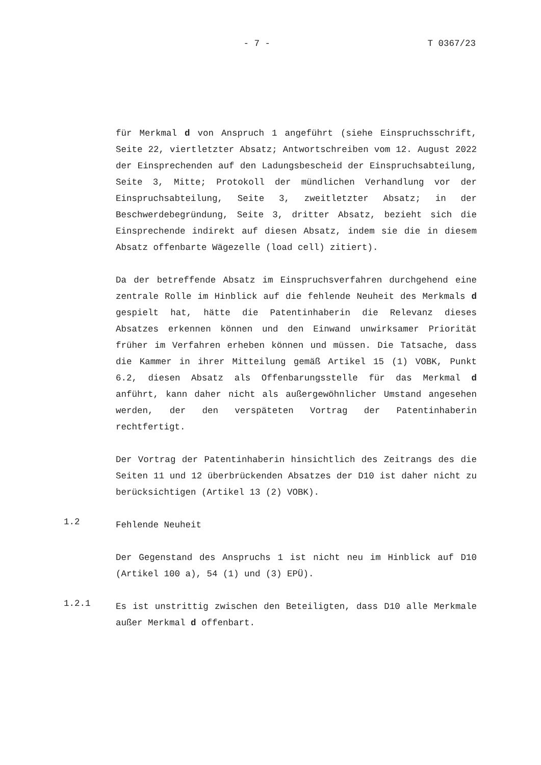- 7 - T 0367/23
für Merkmal d von Anspruch 1 angeführt (siehe Einspruchsschrift, Seite 22, viertletzter Absatz; Antwortschreiben vom 12. August 2022 der Einsprechenden auf den Ladungsbescheid der Einspruchsabteilung, Seite 3, Mitte; Protokoll der mündlichen Verhandlung vor der Einspruchsabteilung, Seite 3, zweitletzter Absatz; in der Beschwerdebegründung, Seite 3, dritter Absatz, bezieht sich die Einsprechende indirekt auf diesen Absatz, indem sie die in diesem Absatz offenbarte Wägezelle (load cell) zitiert).
Da der betreffende Absatz im Einspruchsverfahren durchgehend eine zentrale Rolle im Hinblick auf die fehlende Neuheit des Merkmals d gespielt hat, hätte die Patentinhaberin die Relevanz dieses Absatzes erkennen können und den Einwand unwirksamer Priorität früher im Verfahren erheben können und müssen. Die Tatsache, dass die Kammer in ihrer Mitteilung gemäß Artikel 15 (1) VOBK, Punkt 6.2, diesen Absatz als Offenbarungsstelle für das Merkmal d anführt, kann daher nicht als außergewöhnlicher Umstand angesehen werden, der den verspäteten Vortrag der Patentinhaberin rechtfertigt.
Der Vortrag der Patentinhaberin hinsichtlich des Zeitrangs des die Seiten 11 und 12 überbrückenden Absatzes der D10 ist daher nicht zu berücksichtigen (Artikel 13 (2) VOBK).
1.2
Fehlende Neuheit
Der Gegenstand des Anspruchs 1 ist nicht neu im Hinblick auf D10 (Artikel 100 a), 54 (1) und (3) EPÜ).
1.2.1
Es ist unstrittig zwischen den Beteiligten, dass D10 alle Merkmale außer Merkmal d offenbart.